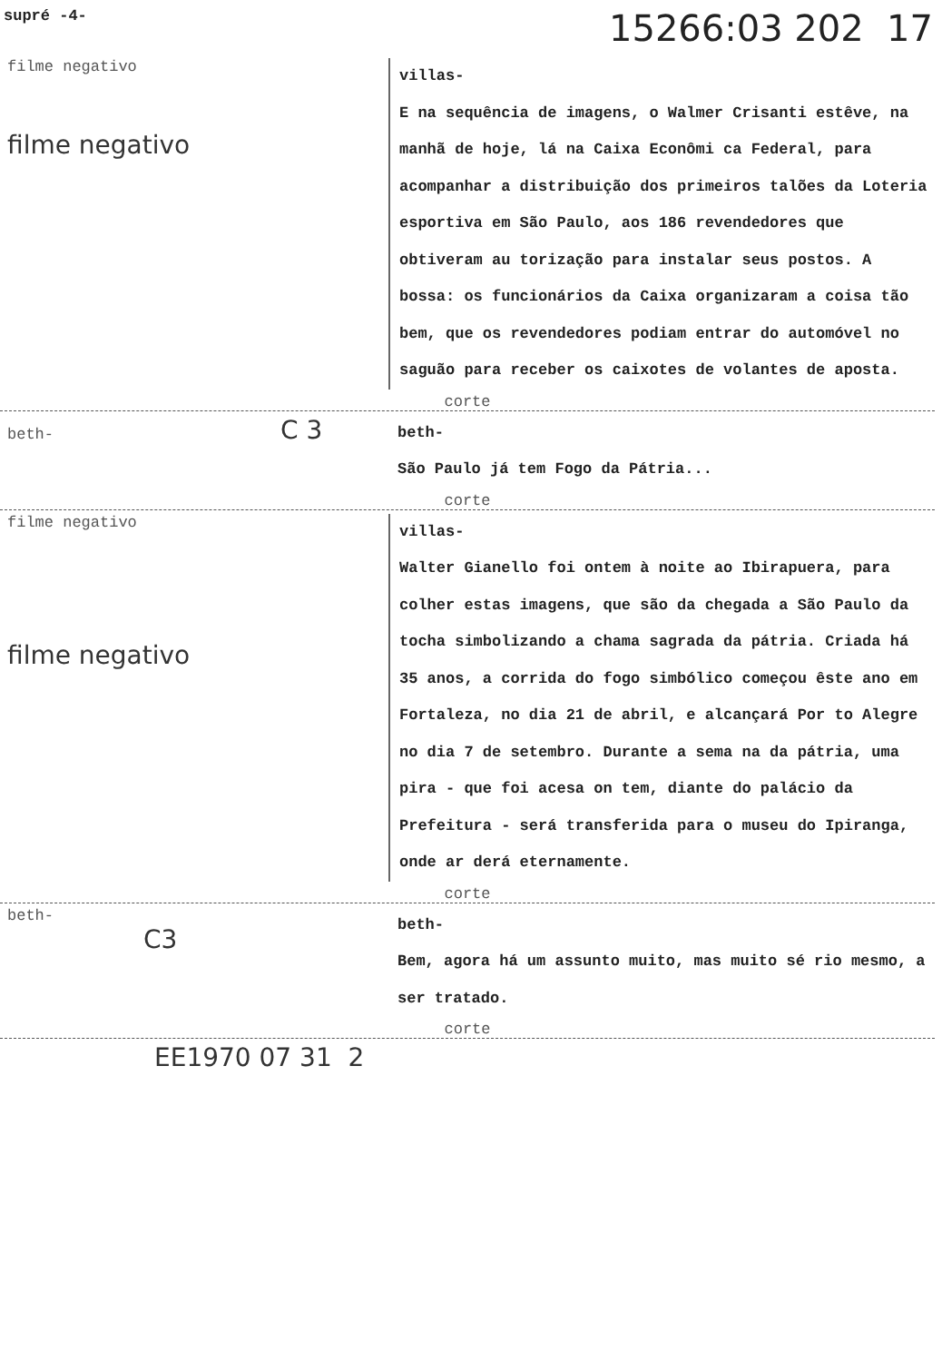supré -4- 15266:03 202 17
filme negativo
filme negativo
villas-
E na sequência de imagens, o Walmer Crisanti estêve, na manhã de hoje, lá na Caixa Econômi ca Federal, para acompanhar a distribuição dos primeiros talões da Loteria esportiva em São Paulo, aos 186 revendedores que obtiveram au torização para instalar seus postos. A bossa: os funcionários da Caixa organizaram a coisa tão bem, que os revendedores podiam entrar do automóvel no saguão para receber os caixotes de volantes de aposta.
corte
beth- C 3
beth-
São Paulo já tem Fogo da Pátria...
corte
filme negativo
filme negativo
villas-
Walter Gianello foi ontem à noite ao Ibirapuera, para colher estas imagens, que são da chegada a São Paulo da tocha simbolizando a chama sagrada da pátria. Criada há 35 anos, a corrida do fogo simbólico começou êste ano em Fortaleza, no dia 21 de abril, e alcançará Por to Alegre no dia 7 de setembro. Durante a sema na da pátria, uma pira - que foi acesa on tem, diante do palácio da Prefeitura - será transferida para o museu do Ipiranga, onde ar derá eternamente.
corte
beth-
C3
beth-
Bem, agora há um assunto muito, mas muito sé rio mesmo, a ser tratado.
corte
EE1970 07 31 2